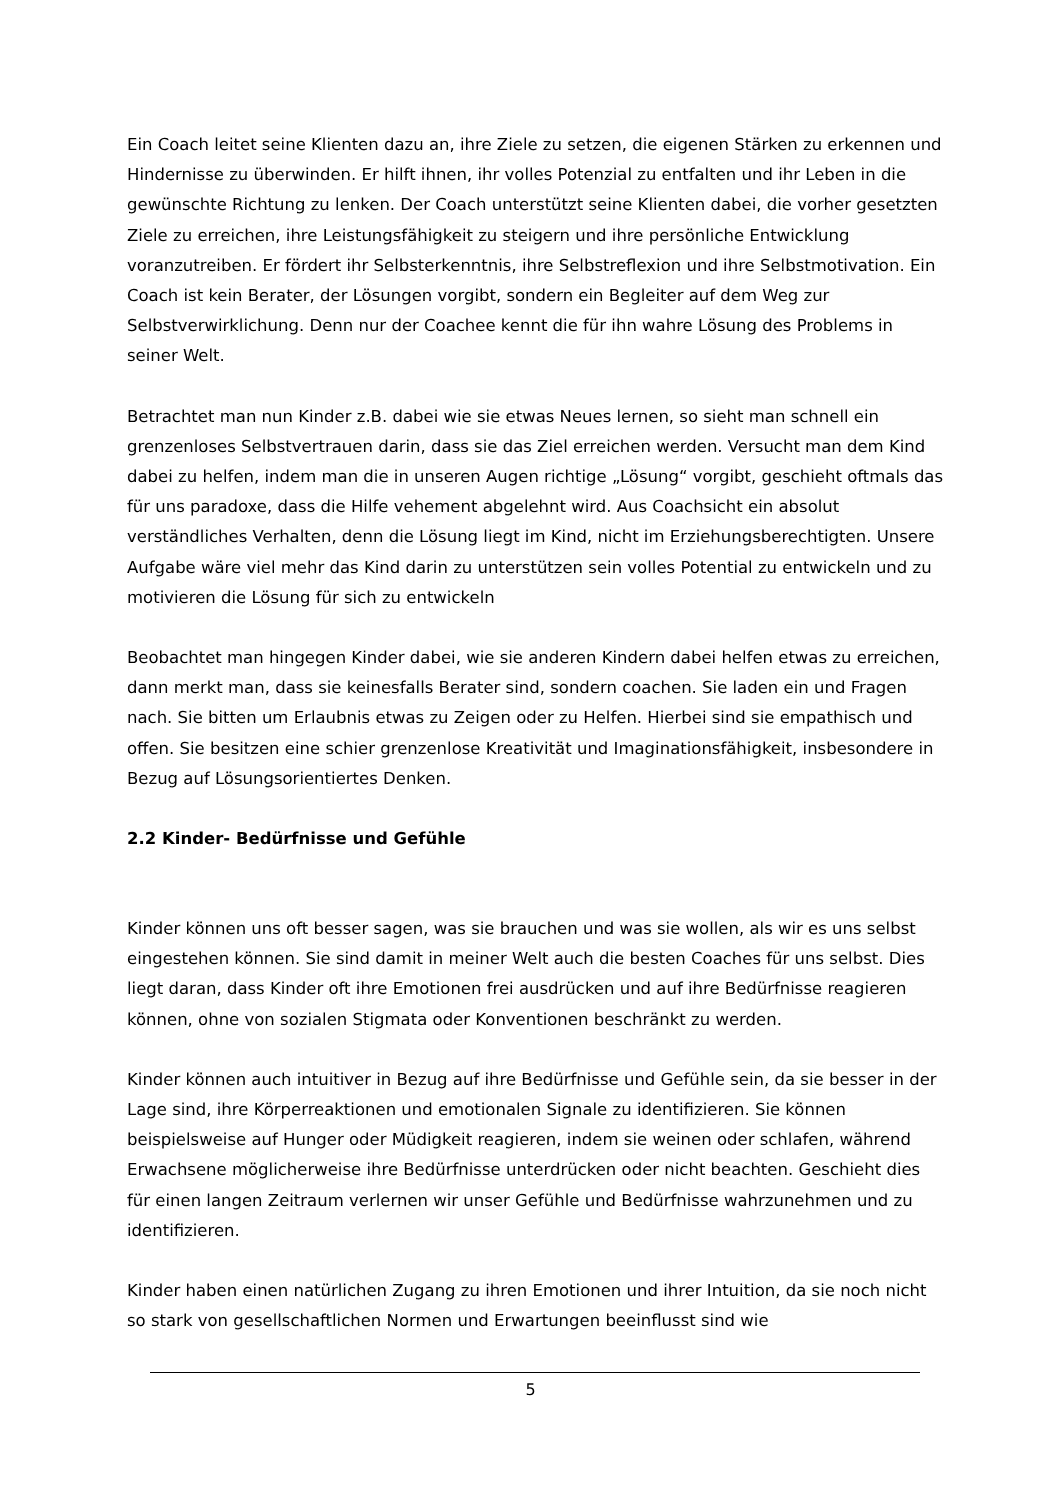Ein Coach leitet seine Klienten dazu an, ihre Ziele zu setzen, die eigenen Stärken zu erkennen und Hindernisse zu überwinden. Er hilft ihnen, ihr volles Potenzial zu entfalten und ihr Leben in die gewünschte Richtung zu lenken. Der Coach unterstützt seine Klienten dabei, die vorher gesetzten Ziele zu erreichen, ihre Leistungsfähigkeit zu steigern und ihre persönliche Entwicklung voranzutreiben. Er fördert ihr Selbsterkenntnis, ihre Selbstreflexion und ihre Selbstmotivation. Ein Coach ist kein Berater, der Lösungen vorgibt, sondern ein Begleiter auf dem Weg zur Selbstverwirklichung. Denn nur der Coachee kennt die für ihn wahre Lösung des Problems in seiner Welt.
Betrachtet man nun Kinder z.B. dabei wie sie etwas Neues lernen, so sieht man schnell ein grenzenloses Selbstvertrauen darin, dass sie das Ziel erreichen werden. Versucht man dem Kind dabei zu helfen, indem man die in unseren Augen richtige „Lösung“ vorgibt, geschieht oftmals das für uns paradoxe, dass die Hilfe vehement abgelehnt wird. Aus Coachsicht ein absolut verständliches Verhalten, denn die Lösung liegt im Kind, nicht im Erziehungsberechtigten. Unsere Aufgabe wäre viel mehr das Kind darin zu unterstützen sein volles Potential zu entwickeln und zu motivieren die Lösung für sich zu entwickeln
Beobachtet man hingegen Kinder dabei, wie sie anderen Kindern dabei helfen etwas zu erreichen, dann merkt man, dass sie keinesfalls Berater sind, sondern coachen. Sie laden ein und Fragen nach. Sie bitten um Erlaubnis etwas zu Zeigen oder zu Helfen. Hierbei sind sie empathisch und offen. Sie besitzen eine schier grenzenlose Kreativität und Imaginationsfähigkeit, insbesondere in Bezug auf Lösungsorientiertes Denken.
2.2 Kinder- Bedürfnisse und Gefühle
Kinder können uns oft besser sagen, was sie brauchen und was sie wollen, als wir es uns selbst eingestehen können. Sie sind damit in meiner Welt auch die besten Coaches für uns selbst. Dies liegt daran, dass Kinder oft ihre Emotionen frei ausdrücken und auf ihre Bedürfnisse reagieren können, ohne von sozialen Stigmata oder Konventionen beschränkt zu werden.
Kinder können auch intuitiver in Bezug auf ihre Bedürfnisse und Gefühle sein, da sie besser in der Lage sind, ihre Körperreaktionen und emotionalen Signale zu identifizieren. Sie können beispielsweise auf Hunger oder Müdigkeit reagieren, indem sie weinen oder schlafen, während Erwachsene möglicherweise ihre Bedürfnisse unterdrücken oder nicht beachten. Geschieht dies für einen langen Zeitraum verlernen wir unser Gefühle und Bedürfnisse wahrzunehmen und zu identifizieren.
Kinder haben einen natürlichen Zugang zu ihren Emotionen und ihrer Intuition, da sie noch nicht so stark von gesellschaftlichen Normen und Erwartungen beeinflusst sind wie
5